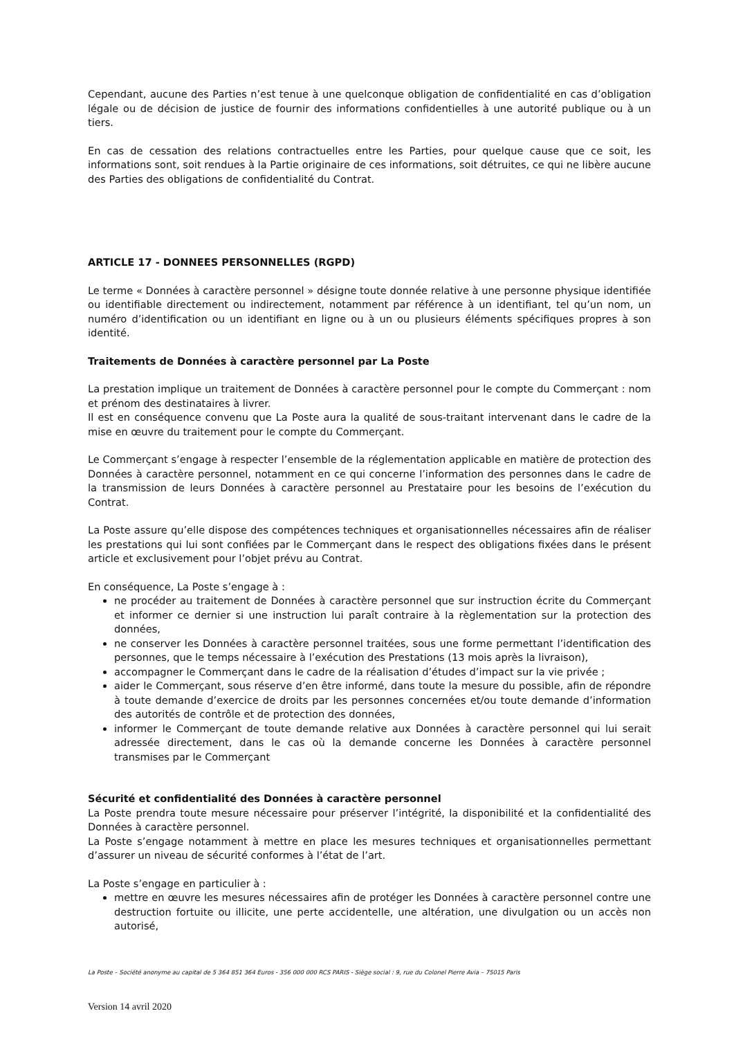Cependant, aucune des Parties n’est tenue à une quelconque obligation de confidentialité en cas d’obligation légale ou de décision de justice de fournir des informations confidentielles à une autorité publique ou à un tiers.
En cas de cessation des relations contractuelles entre les Parties, pour quelque cause que ce soit, les informations sont, soit rendues à la Partie originaire de ces informations, soit détruites, ce qui ne libère aucune des Parties des obligations de confidentialité du Contrat.
ARTICLE 17 - DONNEES PERSONNELLES (RGPD)
Le terme « Données à caractère personnel » désigne toute donnée relative à une personne physique identifiée ou identifiable directement ou indirectement, notamment par référence à un identifiant, tel qu’un nom, un numéro d’identification ou un identifiant en ligne ou à un ou plusieurs éléments spécifiques propres à son identité.
Traitements de Données à caractère personnel par La Poste
La prestation implique un traitement de Données à caractère personnel pour le compte du Commerçant : nom et prénom des destinataires à livrer.
Il est en conséquence convenu que La Poste aura la qualité de sous-traitant intervenant dans le cadre de la mise en œuvre du traitement pour le compte du Commerçant.
Le Commerçant s’engage à respecter l’ensemble de la réglementation applicable en matière de protection des Données à caractère personnel, notamment en ce qui concerne l’information des personnes dans le cadre de la transmission de leurs Données à caractère personnel au Prestataire pour les besoins de l’exécution du Contrat.
La Poste assure qu’elle dispose des compétences techniques et organisationnelles nécessaires afin de réaliser les prestations qui lui sont confiées par le Commerçant dans le respect des obligations fixées dans le présent article et exclusivement pour l’objet prévu au Contrat.
En conséquence, La Poste s’engage à :
ne procéder au traitement de Données à caractère personnel que sur instruction écrite du Commerçant et informer ce dernier si une instruction lui paraît contraire à la règlementation sur la protection des données,
ne conserver les Données à caractère personnel traitées, sous une forme permettant l’identification des personnes, que le temps nécessaire à l’exécution des Prestations (13 mois après la livraison),
accompagner le Commerçant dans le cadre de la réalisation d’études d’impact sur la vie privée ;
aider le Commerçant, sous réserve d’en être informé, dans toute la mesure du possible, afin de répondre à toute demande d’exercice de droits par les personnes concernées et/ou toute demande d’information des autorités de contrôle et de protection des données,
informer le Commerçant de toute demande relative aux Données à caractère personnel qui lui serait adressée directement, dans le cas où la demande concerne les Données à caractère personnel transmises par le Commerçant
Sécurité et confidentialité des Données à caractère personnel
La Poste prendra toute mesure nécessaire pour préserver l’intégrité, la disponibilité et la confidentialité des Données à caractère personnel.
La Poste s’engage notamment à mettre en place les mesures techniques et organisationnelles permettant d’assurer un niveau de sécurité conformes à l’état de l’art.
La Poste s’engage en particulier à :
mettre en œuvre les mesures nécessaires afin de protéger les Données à caractère personnel contre une destruction fortuite ou illicite, une perte accidentelle, une altération, une divulgation ou un accès non autorisé,
La Poste – Société anonyme au capital de 5 364 851 364 Euros - 356 000 000 RCS PARIS - Siège social : 9, rue du Colonel Pierre Avia – 75015 Paris
Version 14 avril 2020